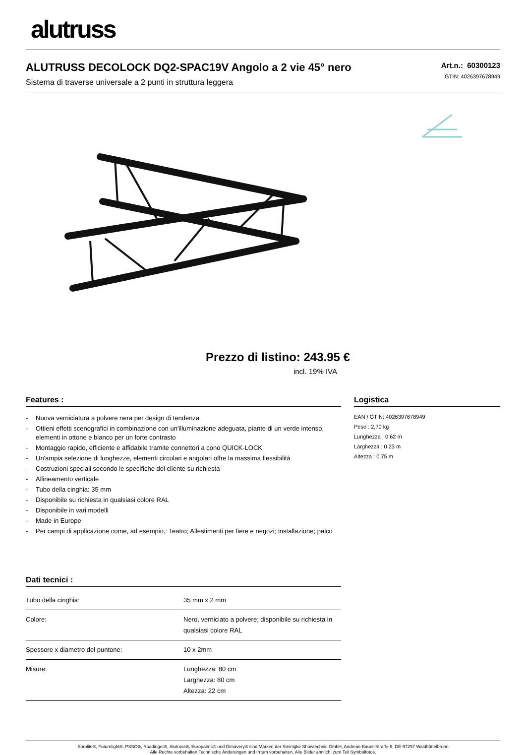alutruss
ALUTRUSS DECOLOCK DQ2-SPAC19V Angolo a 2 vie 45° nero
Sistema di traverse universale a 2 punti in struttura leggera
Art.n.: 60300123
GTIN: 4026397678949
Prezzo di listino: 243.95 €
incl. 19% IVA
Features :
- Nuova verniciatura a polvere nera per design di tendenza
- Ottieni effetti scenografici in combinazione con un'illuminazione adeguata, piante di un verde intenso, elementi in ottone e bianco per un forte contrasto
- Montaggio rapido, efficiente e affidabile tramite connettori a cono QUICK-LOCK
- Un'ampia selezione di lunghezze, elementi circolari e angolari offre la massima flessibilità
- Costruzioni speciali secondo le specifiche del cliente su richiesta
- Allineamento verticale
- Tubo della cinghia: 35 mm
- Disponibile su richiesta in qualsiasi colore RAL
- Disponibile in vari modelli
- Made in Europe
- Per campi di applicazione come, ad esempio,: Teatro; Allestimenti per fiere e negozi; installazione; palco
Dati tecnici :
| Tubo della cinghia: | 35 mm x 2 mm |
| Colore: | Nero, verniciato a polvere; disponibile su richiesta in qualsiasi colore RAL |
| Spessore x diametro del puntone: | 10 x 2mm |
| Misure: | Lunghezza: 80 cm Larghezza: 80 cm Altezza: 22 cm |
Logistica
EAN / GTIN: 4026397678949
Peso : 2,70 kg
Lunghezza : 0.62 m
Larghezza : 0.23 m
Altezza : 0.75 m
Eurolite®, Futurelight®, PSSO®, Roadinger®, Alutruss®, Europalms® und Dimavery® sind Marken der Steinigke Showtechnic GmbH, Andreas-Bauer-Straße 5, DE-97297 Waldbüttelbrunn
Alle Rechte vorbehalten.Technische Änderungen und Irrtum vorbehalten. Alle Bilder ähnlich, zum Teil Symbolfotos.